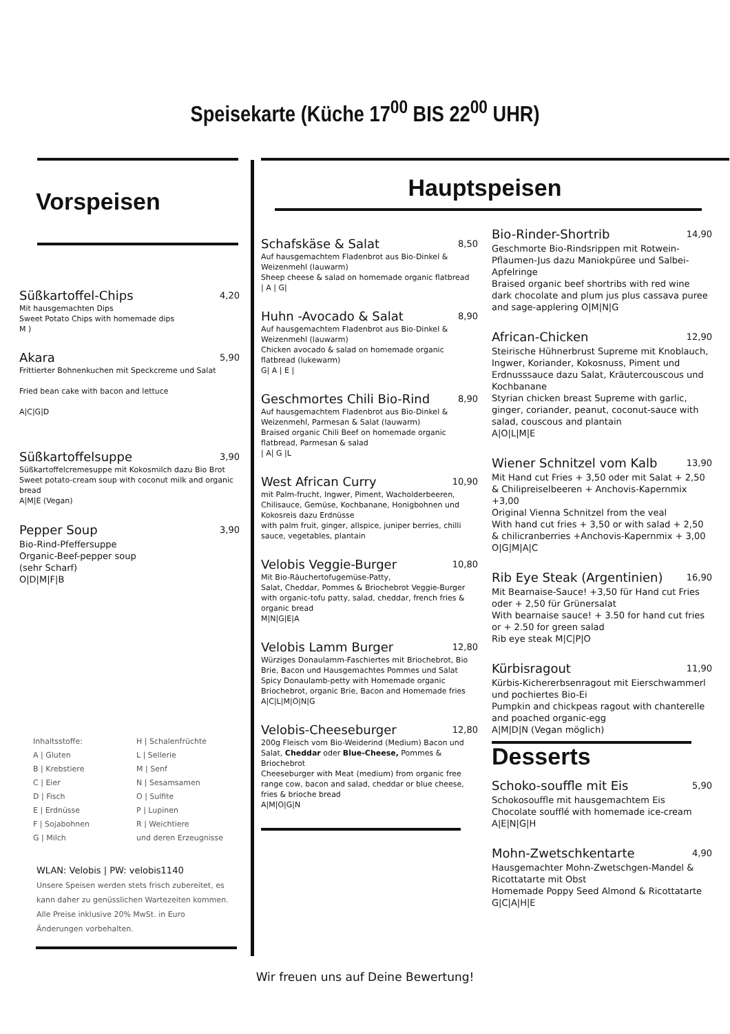Speisekarte (Küche 17<sup>00</sup> BIS 22<sup>00</sup> UHR)
Vorspeisen
Süßkartoffel-Chips 4,20
Mit hausgemachten Dips
Sweet Potato Chips with homemade dips
M )
Akara 5,90
Frittierter Bohnenkuchen mit Speckcreme und Salat
Fried bean cake with bacon and lettuce
A|C|G|D
Süßkartoffelsuppe 3,90
Süßkartoffelcremesuppe mit Kokosmilch dazu Bio Brot
Sweet potato-cream soup with coconut milk and organic bread
A|M|E (Vegan)
Pepper Soup 3,90
Bio-Rind-Pfeffersuppe
Organic-Beef-pepper soup
(sehr Scharf)
O|D|M|F|B
Inhaltsstoffe:
H | Schalenfrüchte
A | Gluten
L | Sellerie
B | Krebstiere
M | Senf
C | Eier
N | Sesamsamen
D | Fisch
O | Sulfite
E | Erdnüsse
P | Lupinen
F | Sojabohnen
R | Weichtiere
G | Milch
und deren Erzeugnisse
WLAN: Velobis | PW: velobis1140
Unsere Speisen werden stets frisch zubereitet, es kann daher zu genüsslichen Wartezeiten kommen.
Alle Preise inklusive 20% MwSt. in Euro
Änderungen vorbehalten.
Hauptspeisen
Schafskäse & Salat 8,50
Auf hausgemachtem Fladenbrot aus Bio-Dinkel & Weizenmehl (lauwarm)
Sheep cheese & salad on homemade organic flatbread
| A | G|
Huhn -Avocado & Salat 8,90
Auf hausgemachtem Fladenbrot aus Bio-Dinkel & Weizenmehl (lauwarm)
Chicken avocado & salad on homemade organic flatbread (lukewarm)
G| A | E |
Geschmortes Chili Bio-Rind 8,90
Auf hausgemachtem Fladenbrot aus Bio-Dinkel & Weizenmehl, Parmesan & Salat (lauwarm)
Braised organic Chili Beef on homemade organic flatbread, Parmesan & salad
| A| G |L
West African Curry 10,90
mit Palm-frucht, Ingwer, Piment, Wacholderbeeren, Chilisauce, Gemüse, Kochbanane, Honigbohnen und Kokosreis dazu Erdnüsse
with palm fruit, ginger, allspice, juniper berries, chilli sauce, vegetables, plantain
Velobis Veggie-Burger 10,80
Mit Bio-Räuchertofugemüse-Patty,
Salat, Cheddar, Pommes & Briochebrot Veggie-Burger with organic-tofu patty, salad, cheddar, french fries & organic bread
M|N|G|E|A
Velobis Lamm Burger 12,80
Würziges Donaulamm-Faschiertes mit Briochebrot, Bio Brie, Bacon und Hausgemachtes Pommes und Salat
Spicy Donaulamb-petty with Homemade organic Briochebrot, organic Brie, Bacon and Homemade fries
A|C|L|M|O|N|G
Velobis-Cheeseburger 12,80
200g Fleisch vom Bio-Weiderind (Medium) Bacon und Salat, Cheddar oder Blue-Cheese, Pommes & Briochebrot
Cheeseburger with Meat (medium) from organic free range cow, bacon and salad, cheddar or blue cheese, fries & brioche bread
A|M|O|G|N
Bio-Rinder-Shortrib 14,90
Geschmorte Bio-Rindsrippen mit Rotwein-Pflaumen-Jus dazu Maniokpüree und Salbei-Apfelringe
Braised organic beef shortribs with red wine dark chocolate and plum jus plus cassava puree and sage-applering O|M|N|G
African-Chicken 12,90
Steirische Hühnerbrust Supreme mit Knoblauch, Ingwer, Koriander, Kokosnuss, Piment und Erdnusssauce dazu Salat, Kräutercouscous und Kochbanane
Styrian chicken breast Supreme with garlic, ginger, coriander, peanut, coconut-sauce with salad, couscous and plantain
A|O|L|M|E
Wiener Schnitzel vom Kalb 13,90
Mit Hand cut Fries + 3,50 oder mit Salat + 2,50 & Chilipreiselbeeren + Anchovis-Kapernmix +3,00
Original Vienna Schnitzel from the veal
With hand cut fries + 3,50 or with salad + 2,50 & chilicranberries +Anchovis-Kapernmix + 3,00
O|G|M|A|C
Rib Eye Steak (Argentinien) 16,90
Mit Bearnaise-Sauce! +3,50 für Hand cut Fries oder + 2,50 für Grünersalat
With bearnaise sauce! + 3.50 for hand cut fries or + 2.50 for green salad
Rib eye steak M|C|P|O
Kürbisragout 11,90
Kürbis-Kichererbsenragout mit Eierschwammerl und pochiertes Bio-Ei
Pumpkin and chickpeas ragout with chanterelle and poached organic-egg
A|M|D|N (Vegan möglich)
Desserts
Schoko-souffle mit Eis 5,90
Schokosouffle mit hausgemachtem Eis
Chocolate soufflé with homemade ice-cream
A|E|N|G|H
Mohn-Zwetschkentarte 4,90
Hausgemachter Mohn-Zwetschgen-Mandel & Ricottatarte mit Obst
Homemade Poppy Seed Almond & Ricottatarte G|C|A|H|E
Wir freuen uns auf Deine Bewertung!